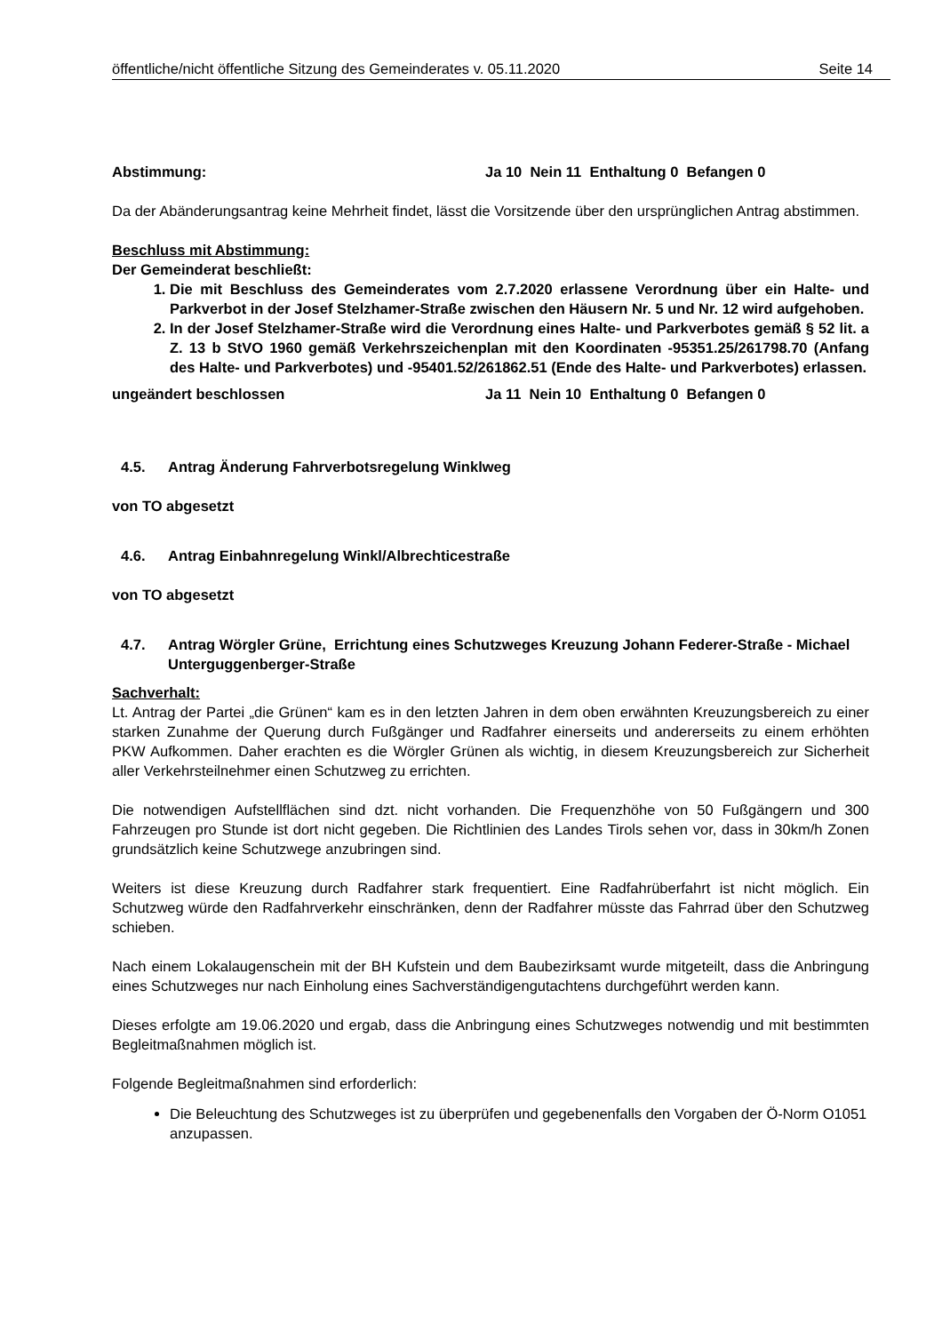öffentliche/nicht öffentliche Sitzung des Gemeinderates v. 05.11.2020 Seite 14
Abstimmung: Ja 10 Nein 11 Enthaltung 0 Befangen 0
Da der Abänderungsantrag keine Mehrheit findet, lässt die Vorsitzende über den ursprünglichen Antrag abstimmen.
Beschluss mit Abstimmung:
Der Gemeinderat beschließt:
1. Die mit Beschluss des Gemeinderates vom 2.7.2020 erlassene Verordnung über ein Halte- und Parkverbot in der Josef Stelzhamer-Straße zwischen den Häusern Nr. 5 und Nr. 12 wird aufgehoben.
2. In der Josef Stelzhamer-Straße wird die Verordnung eines Halte- und Parkverbotes gemäß § 52 lit. a Z. 13 b StVO 1960 gemäß Verkehrszeichenplan mit den Koordinaten -95351.25/261798.70 (Anfang des Halte- und Parkverbotes) und -95401.52/261862.51 (Ende des Halte- und Parkverbotes) erlassen.
ungeändert beschlossen Ja 11 Nein 10 Enthaltung 0 Befangen 0
4.5. Antrag Änderung Fahrverbotsregelung Winklweg
von TO abgesetzt
4.6. Antrag Einbahnregelung Winkl/Albrechticestraße
von TO abgesetzt
4.7. Antrag Wörgler Grüne, Errichtung eines Schutzweges Kreuzung Johann Federer-Straße - Michael Unterguggenberger-Straße
Sachverhalt:
Lt. Antrag der Partei „die Grünen“ kam es in den letzten Jahren in dem oben erwähnten Kreuzungsbereich zu einer starken Zunahme der Querung durch Fußgänger und Radfahrer einerseits und andererseits zu einem erhöhten PKW Aufkommen. Daher erachten es die Wörgler Grünen als wichtig, in diesem Kreuzungsbereich zur Sicherheit aller Verkehrsteilnehmer einen Schutzweg zu errichten.
Die notwendigen Aufstellflächen sind dzt. nicht vorhanden. Die Frequenzhöhe von 50 Fußgängern und 300 Fahrzeugen pro Stunde ist dort nicht gegeben. Die Richtlinien des Landes Tirols sehen vor, dass in 30km/h Zonen grundsätzlich keine Schutzwege anzubringen sind.
Weiters ist diese Kreuzung durch Radfahrer stark frequentiert. Eine Radfahrüberfahrt ist nicht möglich. Ein Schutzweg würde den Radfahrverkehr einschränken, denn der Radfahrer müsste das Fahrrad über den Schutzweg schieben.
Nach einem Lokalaugenschein mit der BH Kufstein und dem Baubezirksamt wurde mitgeteilt, dass die Anbringung eines Schutzweges nur nach Einholung eines Sachverständigengutachtens durchgeführt werden kann.
Dieses erfolgte am 19.06.2020 und ergab, dass die Anbringung eines Schutzweges notwendig und mit bestimmten Begleitmaßnahmen möglich ist.
Folgende Begleitmaßnahmen sind erforderlich:
Die Beleuchtung des Schutzweges ist zu überprüfen und gegebenenfalls den Vorgaben der Ö-Norm O1051 anzupassen.